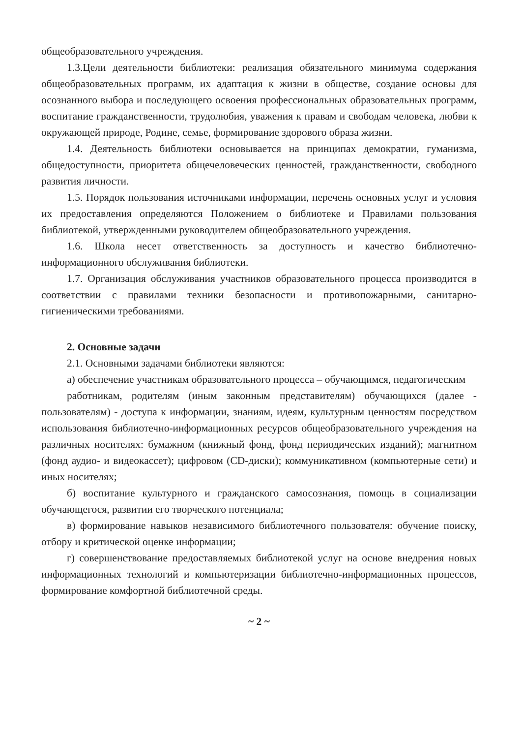общеобразовательного учреждения.
1.3.Цели деятельности библиотеки: реализация обязательного минимума содержания общеобразовательных программ, их адаптация к жизни в обществе, создание основы для осознанного выбора и последующего освоения профессиональных образовательных программ, воспитание гражданственности, трудолюбия, уважения к правам и свободам человека, любви к окружающей природе, Родине, семье, формирование здорового образа жизни.
1.4. Деятельность библиотеки основывается на принципах демократии, гуманизма, общедоступности, приоритета общечеловеческих ценностей, гражданственности, свободного развития личности.
1.5. Порядок пользования источниками информации, перечень основных услуг и условия их предоставления определяются Положением о библиотеке и Правилами пользования библиотекой, утвержденными руководителем общеобразовательного учреждения.
1.6. Школа несет ответственность за доступность и качество библиотечно-информационного обслуживания библиотеки.
1.7. Организация обслуживания участников образовательного процесса производится в соответствии с правилами техники безопасности и противопожарными, санитарно-гигиеническими требованиями.
2. Основные задачи
2.1. Основными задачами библиотеки являются:
а) обеспечение участникам образовательного процесса – обучающимся, педагогическим
работникам, родителям (иным законным представителям) обучающихся (далее - пользователям) - доступа к информации, знаниям, идеям, культурным ценностям посредством использования библиотечно-информационных ресурсов общеобразовательного учреждения на различных носителях: бумажном (книжный фонд, фонд периодических изданий); магнитном (фонд аудио- и видеокассет); цифровом (CD-диски); коммуникативном (компьютерные сети) и иных носителях;
б) воспитание культурного и гражданского самосознания, помощь в социализации обучающегося, развитии его творческого потенциала;
в) формирование навыков независимого библиотечного пользователя: обучение поиску, отбору и критической оценке информации;
г) совершенствование предоставляемых библиотекой услуг на основе внедрения новых информационных технологий и компьютеризации библиотечно-информационных процессов, формирование комфортной библиотечной среды.
~ 2 ~